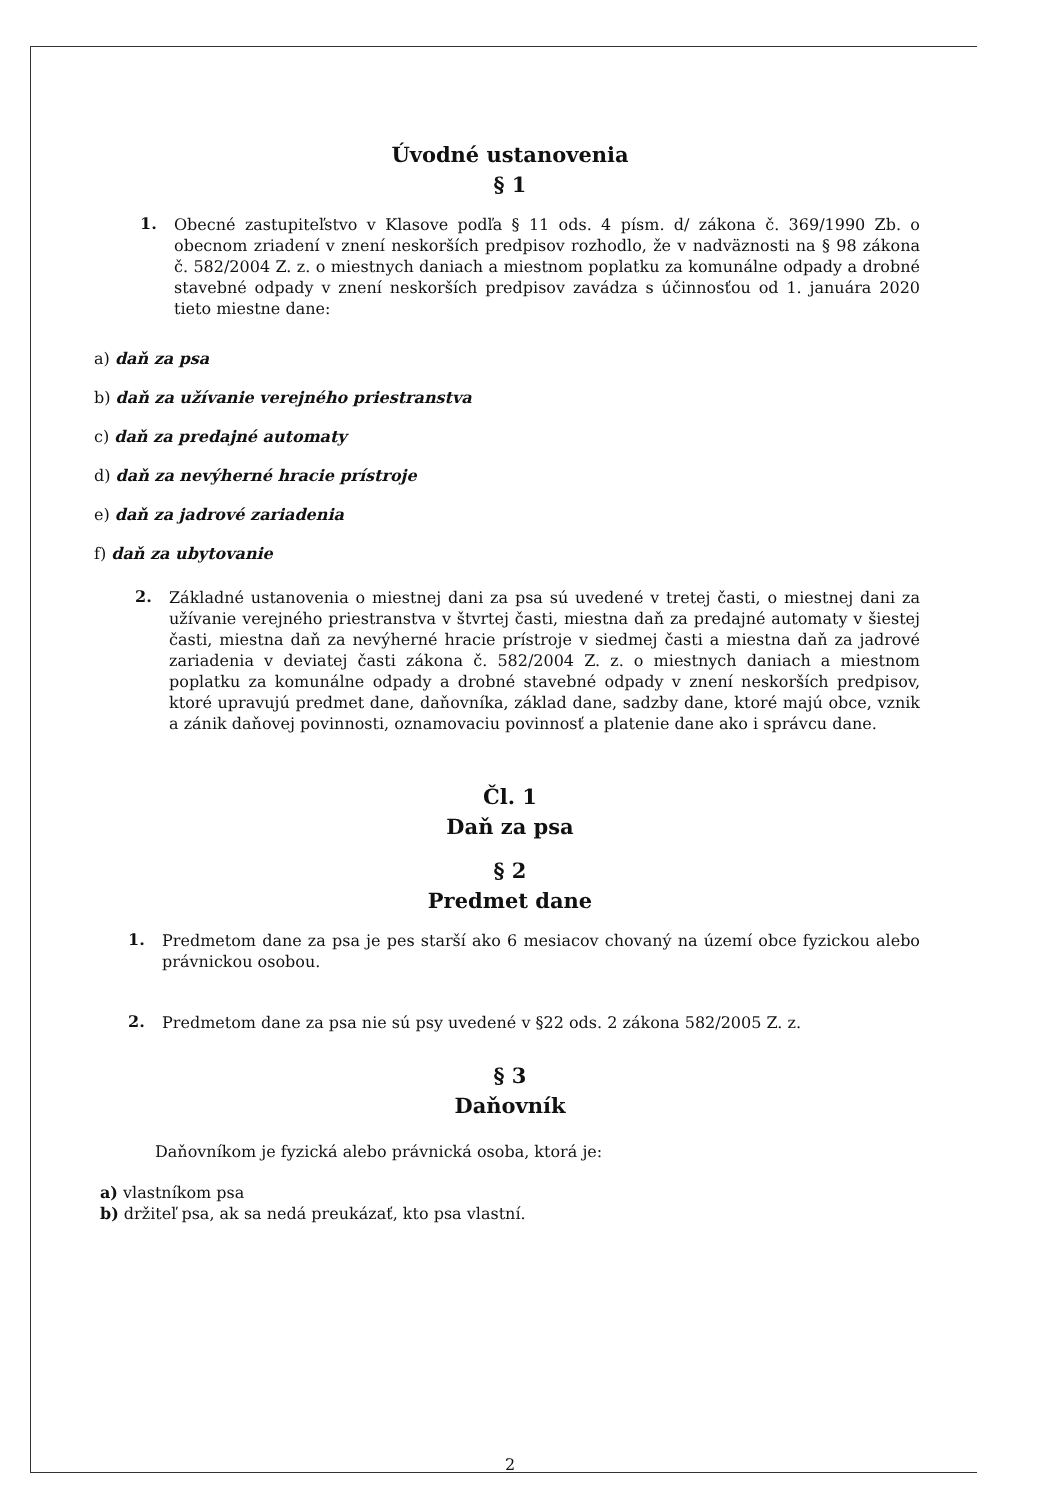Úvodné ustanovenia
§ 1
1.
Obecné zastupiteľstvo v Klasove podľa § 11 ods. 4 písm. d/ zákona č. 369/1990 Zb. o obecnom zriadení v znení neskorších predpisov rozhodlo, že v nadväznosti na § 98 zákona č. 582/2004 Z. z. o miestnych daniach a miestnom poplatku za komunálne odpady a drobné stavebné odpady v znení neskorších predpisov zavádza s účinnosťou od 1. januára 2020 tieto miestne dane:
a) daň za psa
b) daň za užívanie verejného priestranstva
c) daň za predajné automaty
d) daň za nevýherné hracie prístroje
e) daň za jadrové zariadenia
f) daň za ubytovanie
2.
Základné ustanovenia o miestnej dani za psa sú uvedené v tretej časti, o miestnej dani za užívanie verejného priestranstva v štvrtej časti, miestna daň za predajné automaty v šiestej časti, miestna daň za nevýherné hracie prístroje v siedmej časti a miestna daň za jadrové zariadenia v deviatej časti zákona č. 582/2004 Z. z. o miestnych daniach a miestnom poplatku za komunálne odpady a drobné stavebné odpady v znení neskorších predpisov, ktoré upravujú predmet dane, daňovníka, základ dane, sadzby dane, ktoré majú obce, vznik a zánik daňovej povinnosti, oznamovaciu povinnosť a platenie dane ako i správcu dane.
Čl. 1
Daň za psa
§ 2
Predmet dane
1.
Predmetom dane za psa je pes starší ako 6 mesiacov chovaný na území obce fyzickou alebo právnickou osobou.
2.
Predmetom dane za psa nie sú psy uvedené v §22 ods. 2 zákona 582/2005 Z. z.
§ 3
Daňovník
Daňovníkom je fyzická alebo právnická osoba, ktorá je:
a) vlastníkom psa
b) držiteľ psa, ak sa nedá preukázať, kto psa vlastní.
2